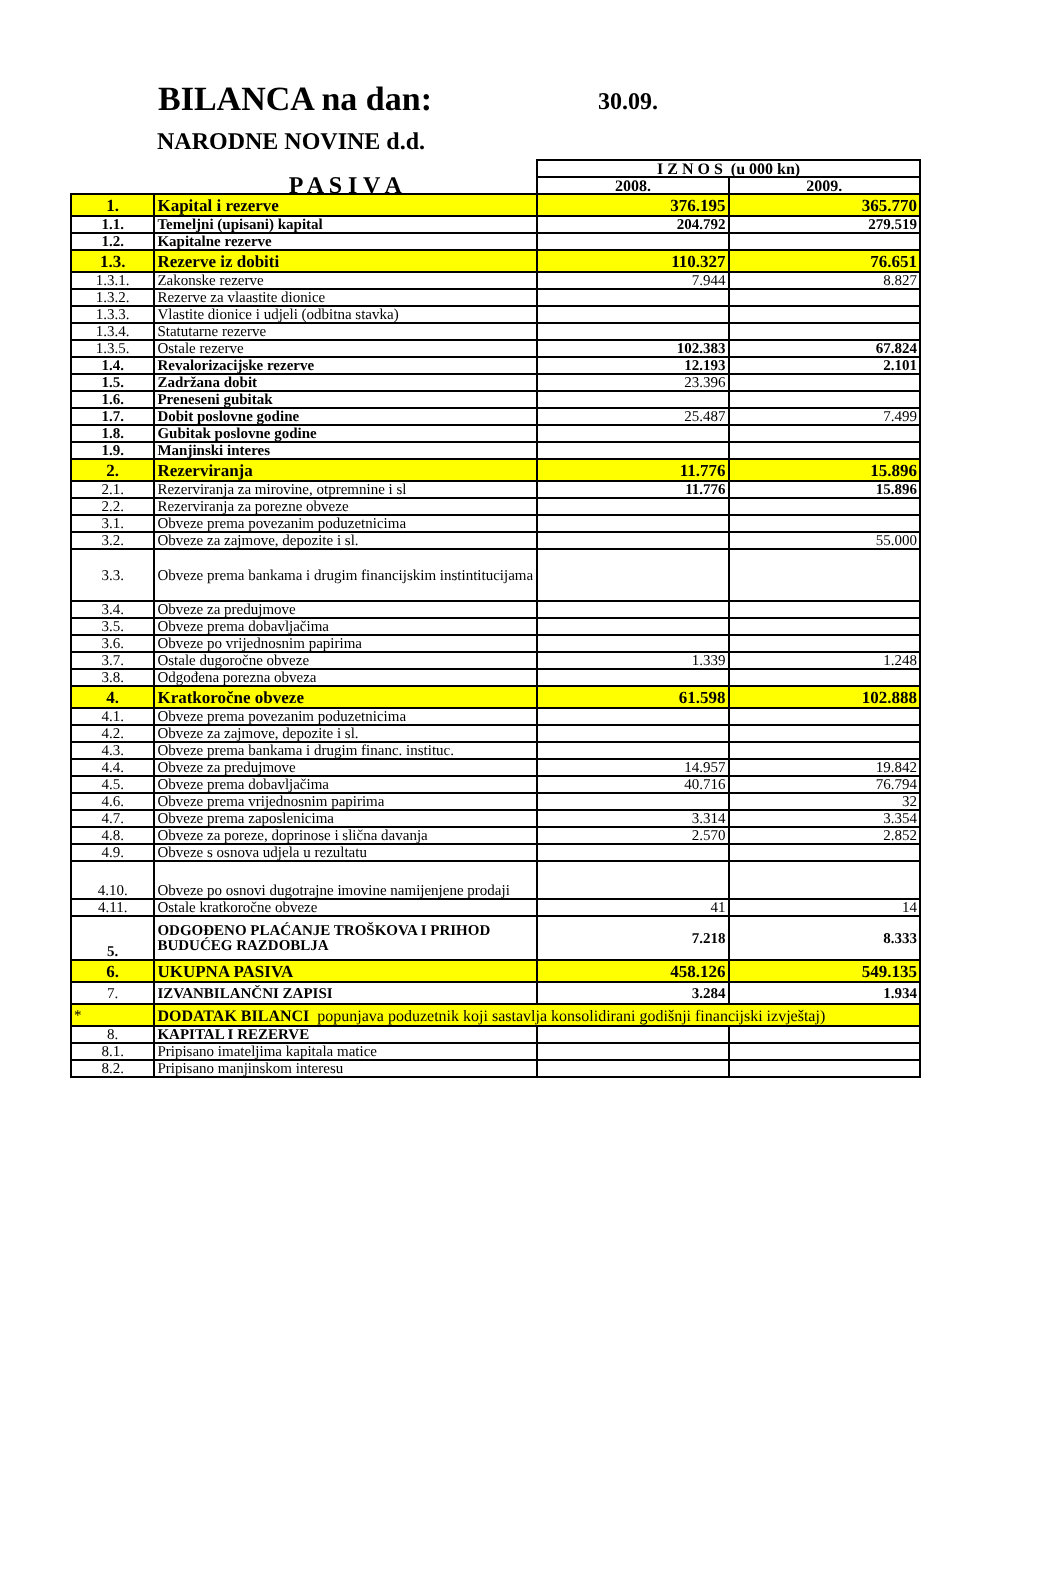BILANCA na dan:
30.09.
NARODNE NOVINE d.d.
| | | I Z N O S (u 000 kn) | |
| | P A S I V A | 2008. | 2009. |
| 1. | Kapital i rezerve | 376.195 | 365.770 |
| 1.1. | Temeljni (upisani) kapital | 204.792 | 279.519 |
| 1.2. | Kapitalne rezerve | | |
| 1.3. | Rezerve iz dobiti | 110.327 | 76.651 |
| 1.3.1. | Zakonske rezerve | 7.944 | 8.827 |
| 1.3.2. | Rezerve za vlaastite dionice | | |
| 1.3.3. | Vlastite dionice i udjeli (odbitna stavka) | | |
| 1.3.4. | Statutarne rezerve | | |
| 1.3.5. | Ostale rezerve | 102.383 | 67.824 |
| 1.4. | Revalorizacijske rezerve | 12.193 | 2.101 |
| 1.5. | Zadržana dobit | 23.396 | |
| 1.6. | Preneseni gubitak | | |
| 1.7. | Dobit poslovne godine | 25.487 | 7.499 |
| 1.8. | Gubitak poslovne godine | | |
| 1.9. | Manjinski interes | | |
| 2. | Rezerviranja | 11.776 | 15.896 |
| 2.1. | Rezerviranja za mirovine, otpremnine i sl | 11.776 | 15.896 |
| 2.2. | Rezerviranja za porezne obveze | | |
| 3.1. | Obveze prema povezanim poduzetnicima | | |
| 3.2. | Obveze za zajmove, depozite i sl. | | 55.000 |
| 3.3. | Obveze prema bankama i drugim financijskim instintitucijama | | |
| 3.4. | Obveze za predujmove | | |
| 3.5. | Obveze prema dobavljačima | | |
| 3.6. | Obveze po vrijednosnim papirima | | |
| 3.7. | Ostale dugoročne obveze | 1.339 | 1.248 |
| 3.8. | Odgođena porezna obveza | | |
| 4. | Kratkoročne obveze | 61.598 | 102.888 |
| 4.1. | Obveze prema povezanim poduzetnicima | | |
| 4.2. | Obveze za zajmove, depozite i sl. | | |
| 4.3. | Obveze prema bankama i drugim financ. instituc. | | |
| 4.4. | Obveze za predujmove | 14.957 | 19.842 |
| 4.5. | Obveze prema dobavljačima | 40.716 | 76.794 |
| 4.6. | Obveze prema vrijednosnim papirima | | 32 |
| 4.7. | Obveze prema zaposlenicima | 3.314 | 3.354 |
| 4.8. | Obveze za poreze, doprinose i slična davanja | 2.570 | 2.852 |
| 4.9. | Obveze s osnova udjela u rezultatu | | |
| 4.10. | Obveze po osnovi dugotrajne imovine namijenjene prodaji | | |
| 4.11. | Ostale kratkoročne obveze | 41 | 14 |
| 5. | ODGOĐENO PLAĆANJE TROŠKOVA I PRIHOD BUDUĆEG RAZDOBLJA | 7.218 | 8.333 |
| 6. | UKUPNA PASIVA | 458.126 | 549.135 |
| 7. | IZVANBILANČNI ZAPISI | 3.284 | 1.934 |
| * | DODATAK BILANCI popunjava poduzetnik koji sastavlja konsolidirani godišnji financijski izvještaj) | | |
| 8. | KAPITAL I REZERVE | | |
| 8.1. | Pripisano imateljima kapitala matice | | |
| 8.2. | Pripisano manjinskom interesu | | |